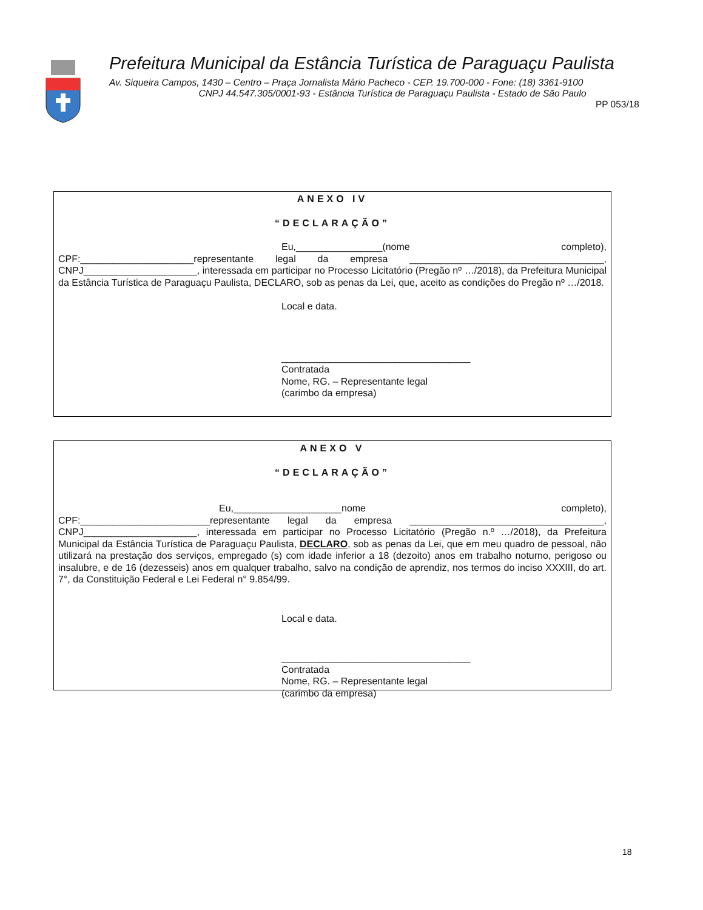Prefeitura Municipal da Estância Turística de Paraguaçu Paulista
Av. Siqueira Campos, 1430 – Centro – Praça Jornalista Mário Pacheco - CEP. 19.700-000 - Fone: (18) 3361-9100
CNPJ 44.547.305/0001-93 - Estância Turística de Paraguaçu Paulista - Estado de São Paulo
PP 053/18
ANEXO IV
“DECLARAÇÃO”
Eu,________________(nome completo), CPF:_____________________representante legal da empresa ____________________________________, CNPJ_____________________, interessada em participar no Processo Licitatório (Pregão nº …/2018), da Prefeitura Municipal da Estância Turística de Paraguaçu Paulista, DECLARO, sob as penas da Lei, que, aceito as condições do Pregão nº …/2018.
Local e data.
___________________________________
Contratada
Nome, RG. – Representante legal
(carimbo da empresa)
ANEXO V
“DECLARAÇÃO”
Eu,____________________nome completo), CPF:________________________representante legal da empresa ____________________________________, CNPJ_____________________, interessada em participar no Processo Licitatório (Pregão n.º …/2018), da Prefeitura Municipal da Estância Turística de Paraguaçu Paulista, DECLARO, sob as penas da Lei, que em meu quadro de pessoal, não utilizará na prestação dos serviços, empregado (s) com idade inferior a 18 (dezoito) anos em trabalho noturno, perigoso ou insalubre, e de 16 (dezesseis) anos em qualquer trabalho, salvo na condição de aprendiz, nos termos do inciso XXXIII, do art. 7°, da Constituição Federal e Lei Federal n° 9.854/99.
Local e data.
___________________________________
Contratada
Nome, RG. – Representante legal
(carimbo da empresa)
18